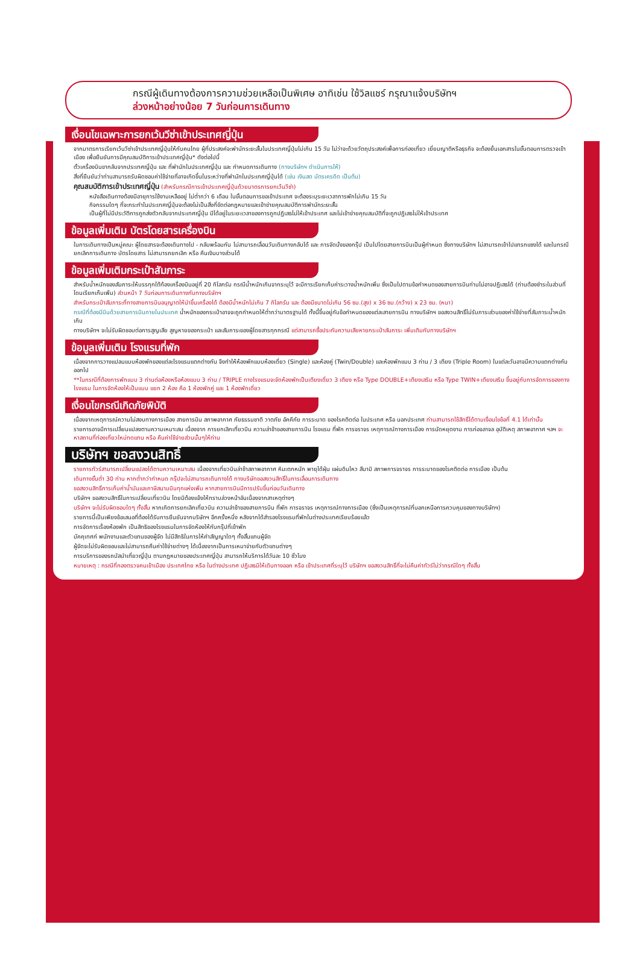กรณีผู้เดินทางต้องการความช่วยเหลือเป็นพิเศษ อาทิเช่น ใช้วิลแชร์ กรุณาแจ้งบริษัทฯ
ล่วงหน้าอย่างน้อย 7 วันก่อนการเดินทาง
เงื่อนไขเฉพาะการยกเว้นวีซ่าเข้าประเทศญี่ปุ่น
จากมาตรการเรียกเว้นวีซ่าเข้าประเทศญี่ปุ่นให้กับคนไทย ผู้ที่ประสงค์จะพำนักระยะสั้นในประเทศญี่ปุ่นไม่เกิน 15 วัน ไม่ว่าจะด้วยวัตถุประสงค์เพื่อการท่องเที่ยว เยี่ยมญาติหรือธุรกิจ จะต้องยื่นเอกสารในขั้นตอนการตรวจเข้าเมือง เพื่อยืนยันการมีคุณสมบัติการเข้าประเทศญี่ปุ่น* ดังต่อไปนี้
ตั๋วเครื่องบินขากลับจากประเทศญี่ปุ่น และ ที่พำนักในประเทศญี่ปุ่น และ กำหนดการเดินทาง (ทางบริษัทฯ ดำเนินการให้)
สิ่งที่ยืนยันว่าท่านสามารถรับผิดชอบค่าใช้จ่ายที่อาจเกิดขึ้นในระหว่างที่พำนักในประเทศญี่ปุ่นได้ (เช่น เงินสด บัตรเครดิต เป็นต้น)
คุณสมบัติการเข้าประเทศญี่ปุ่น (สำหรับกรณีการเข้าประเทศญี่ปุ่นด้วยมาตรการยกเว้นวีซ่า)
หนังสือเดินทางต้องมีอายุการใช้งานเหลืออยู่ ไม่ต่ำกว่า 6 เดือน ในขั้นตอนการขอเข้าประเทศ จะต้องระบุระยะเวลาการพักไม่เกิน 15 วัน
กิจกรรมใดๆ ที่จะกระทำในประเทศญี่ปุ่นจะต้องไม่เป็นสิ่งที่ขัดต่อกฎหมายและเข้าข่ายคุณสมบัติการพำนักระยะสั้น
เป็นผู้ที่ไม่มีประวัติการถูกส่งตัวกลับจากประเทศญี่ปุ่น มีได้อยู่ในระยะเวลาของการถูกปฏิเสธไม่ให้เข้าประเทศ และไม่เข้าข่ายคุณสมบัติที่จะถูกปฏิเสธไม่ให้เข้าประเทศ
ข้อมูลเพิ่มเติม บัตรโดยสารเครื่องบิน
ในการเดินทางเป็นหมู่คณะ ผู้โดยสารจะต้องเดินทางไป - กลับพร้อมกัน ไม่สามารถเลื่อนวันเดินทางกลับได้ และ การจัดนั่งของกรุ๊ป เป็นไปโดยสายการบินเป็นผู้กำหนด ซึ่งทางบริษัทฯ ไม่สามารถเข้าไปแทรกแซงได้ และในกรณียกเลิกการเดินทาง บัตรโดยสาร ไม่สามารถยกเลิก หรือ คืนเงินบางส่วนได้
ข้อมูลเพิ่มเติมกระเป๋าสัมภาระ
สำหรับน้ำหนักของสัมภาระให้บรรทุกใต้ท้องเครื่องบินอยู่ที่ 20 กิโลกรัม กรณีน้ำหนักเกินจากระบุไว้ จะมีการเรียกเก็บค่าระวางน้ำหนักเพิ่ม ซึ่งเป็นไปตามข้อกำหนดของสายการบินท่านไม่อาจปฏิเสธได้ (ท่านต้องชำระในส่วนที่โดนเรียกเก็บเพิ่ม) ส่วนหน้า 7 วันก่อนการเดินทางกับทางบริษัทฯ
สำหรับกระเป๋าสัมภาระที่ทางสายการบินอนุญาตให้นำขึ้นเครื่องได้ ต้องมีน้ำหนักไม่เกิน 7 กิโลกรัม และ ต้องมีขนาดไม่เกิน 56 ซม.(สูง) x 36 ซม.(กว้าง) x 23 ซม. (หนา)
กรณีที่ต้องมีบินด้วยสายการบินภายในประเทศ น้ำหนักของกระเป๋าอาจจะถูกกำหนดให้ต่ำกว่ามาตรฐานได้ ทั้งนี้ขึ้นอยู่กับข้อกำหนดของแต่ละสายการบิน ทางบริษัทฯ ขอสงวนสิทธิ์ไม่รับภาระส่วนของค่าใช้จ่ายที่สัมภาระน้ำหนักเกิน
ทางบริษัทฯ จะไม่รับผิดชอบต่อการสูญเสีย สูญหายของกระเป๋า และสัมภาระของผู้โดยสารทุกกรณี แต่สามารถซื้อประกันความเสียหายกระเป๋าสัมภาระ เพิ่มเติมกับทางบริษัทฯ
ข้อมูลเพิ่มเติม โรงแรมที่พัก
เนื่องจากการวางแปลนแบบห้องพักของแต่ละโรงแรมแตกต่างกัน จึงทำให้ห้องพักแบบห้องเดี่ยว (Single) และห้องคู่ (Twin/Double) และห้องพักแบบ 3 ท่าน / 3 เตียง (Triple Room) ในแต่ละวันอาจมีความแตกต่างกันออกไป
**ในกรณีที่ต้องการพักแบบ 3 ท่านต่อห้องหรือห้องแบบ 3 ท่าน / TRIPLE ทางโรงแรมจะจัดห้องพักเป็นเตียงเดี่ยว 3 เตียง หรือ Type DOUBLE+เตียงเสริม หรือ Type TWIN+เตียงเสริม ขึ้นอยู่กับการจัดการของทางโรงแรม ในการจัดห้องให้เป็นแบบ แยก 2 ห้อง คือ 1 ห้องพักคู่ และ 1 ห้องพักเดี่ยว
เงื่อนไขกรณีเกิดภัยพิบัติ
เนื่องจากเหตุการณ์ความไม่สงบทางการเมือง สายการบิน สภาพอากาศ ภัยธรรมชาติ วาตภัย อัคคีภัย การระบาด ของโรคติดต่อ ในประเทศ หรือ นอกประเทศ ท่านสามารถใช้สิทธิ์ได้ตามเงื่อนไขข้อที่ 4.1 ได้เท่านั้น
รายการอาจมีการเปลี่ยนแปลงตามความเหมาะสม เนื่องจาก การยกเลิกเที่ยวบิน ความล่าช้าของสายการบิน โรงแรม ที่พัก การจราจร เหตุการณ์ทางการเมือง การนัดหยุดงาน การก่อจลาจล อุบัติเหตุ สภาพอากาศ ฯลฯ จะหาสถานที่ท่องเที่ยวใหม่ทดแทน หรือ คืนค่าใช้จ่ายส่วนนั้นๆให้ท่าน
บริษัทฯ ขอสงวนสิทธิ์
รายการทัวร์สามารถเปลี่ยนแปลงได้ตามความเหมาะสม เนื่องจากเที่ยวบินล่าช้าสภาพอากาศ หิมะตกหนัก พายุได้ฝุ่น แผ่นดินไหว สึนามิ สภาพการจราจร การระบาดของโรคติดต่อ การเมือง เป็นต้น
เดินทางขั้นต่ำ 30 ท่าน หากต่ำกว่ากำหนด กรุ๊ปจะไม่สามารถเดินทางได้ ทางบริษัทขอสงวนสิทธิ์ในการเลื่อนการเดินทาง
ขอสงวนสิทธิ์การเก็บค่าน้ำมันและภาษีสนามบินทุกแห่งเพิ่ม หากสายการบินมีการปรับขึ้นก่อนวันเดินทาง
บริษัทฯ ขอสงวนสิทธิ์ในการเปลี่ยนเที่ยวบิน โดยมิต้องแจ้งให้ทราบล่วงหน้าอันเนื่องจากสาเหตุต่างๆ
บริษัทฯ จะไม่รับผิดชอบใดๆ ทั้งสิ้น หากเกิดการยกเลิกเที่ยวบิน ความล่าช้าของสายการบิน ที่พัก การจราจร เหตุการณ์ทางการเมือง (ซึ่งเป็นเหตุการณ์ที่นอกเหนือการควบคุมของทางบริษัทฯ)
รายการนี้เป็นเพียงข้อเสนอที่ต้องได้รับการยืนยันจากบริษัทฯ อีกครั้งหนึ่ง หลังจากได้สำรองโรงแรมที่พักในต่างประเทศเรียบร้อยแล้ว
การจัดการเรื่องห้องพัก เป็นสิทธิของโรงแรมในการจัดห้องให้กับกรุ๊ปที่เข้าพัก
มัคคุเทศก์ พนักงานและตัวแทนของผู้จัด ไม่มีสิทธิในการให้คำสัญญาใดๆ ทั้งสิ้นแทนผู้จัด
ผู้จัดจะไม่รับผิดชอบและไม่สามารถคืนค่าใช้จ่ายต่างๆ ได้เนื่องจากเป็นการเหมาจ่ายกับตัวแทนต่างๆ
การบริการของรถบัสนำเที่ยวญี่ปุ่น ตามกฎหมายของประเทศญี่ปุ่น สามารถให้บริการได้วันละ 10 ชั่วโมง
หมายเหตุ : กรณีที่กองตรวจคนเข้าเมือง ประเทศไทย หรือ ในต่างประเทศ ปฏิเสธมิให้เดินทางออก หรือ เข้าประเทศที่ระบุไว้ บริษัทฯ ขอสงวนสิทธิ์ที่จะไม่คืนค่าทัวร์ไม่ว่ากรณีใดๆ ทั้งสิ้น